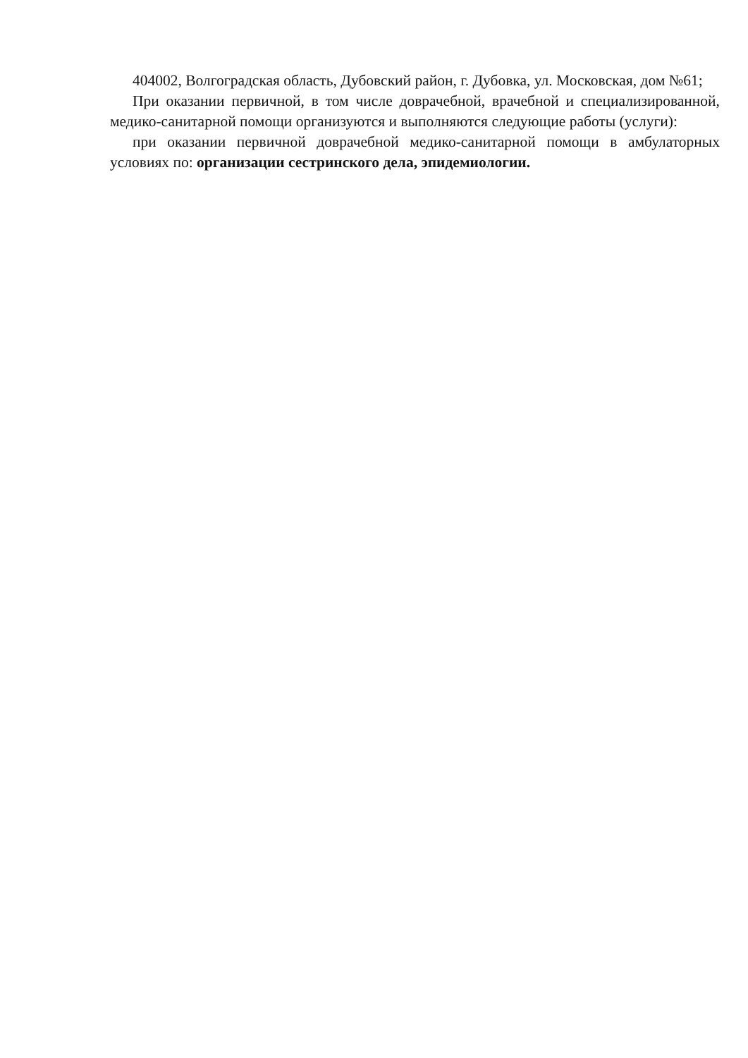404002, Волгоградская область, Дубовский район, г. Дубовка, ул. Московская, дом №61;
При оказании первичной, в том числе доврачебной, врачебной и специализированной, медико-санитарной помощи организуются и выполняются следующие работы (услуги):
при оказании первичной доврачебной медико-санитарной помощи в амбулаторных условиях по: организации сестринского дела, эпидемиологии.